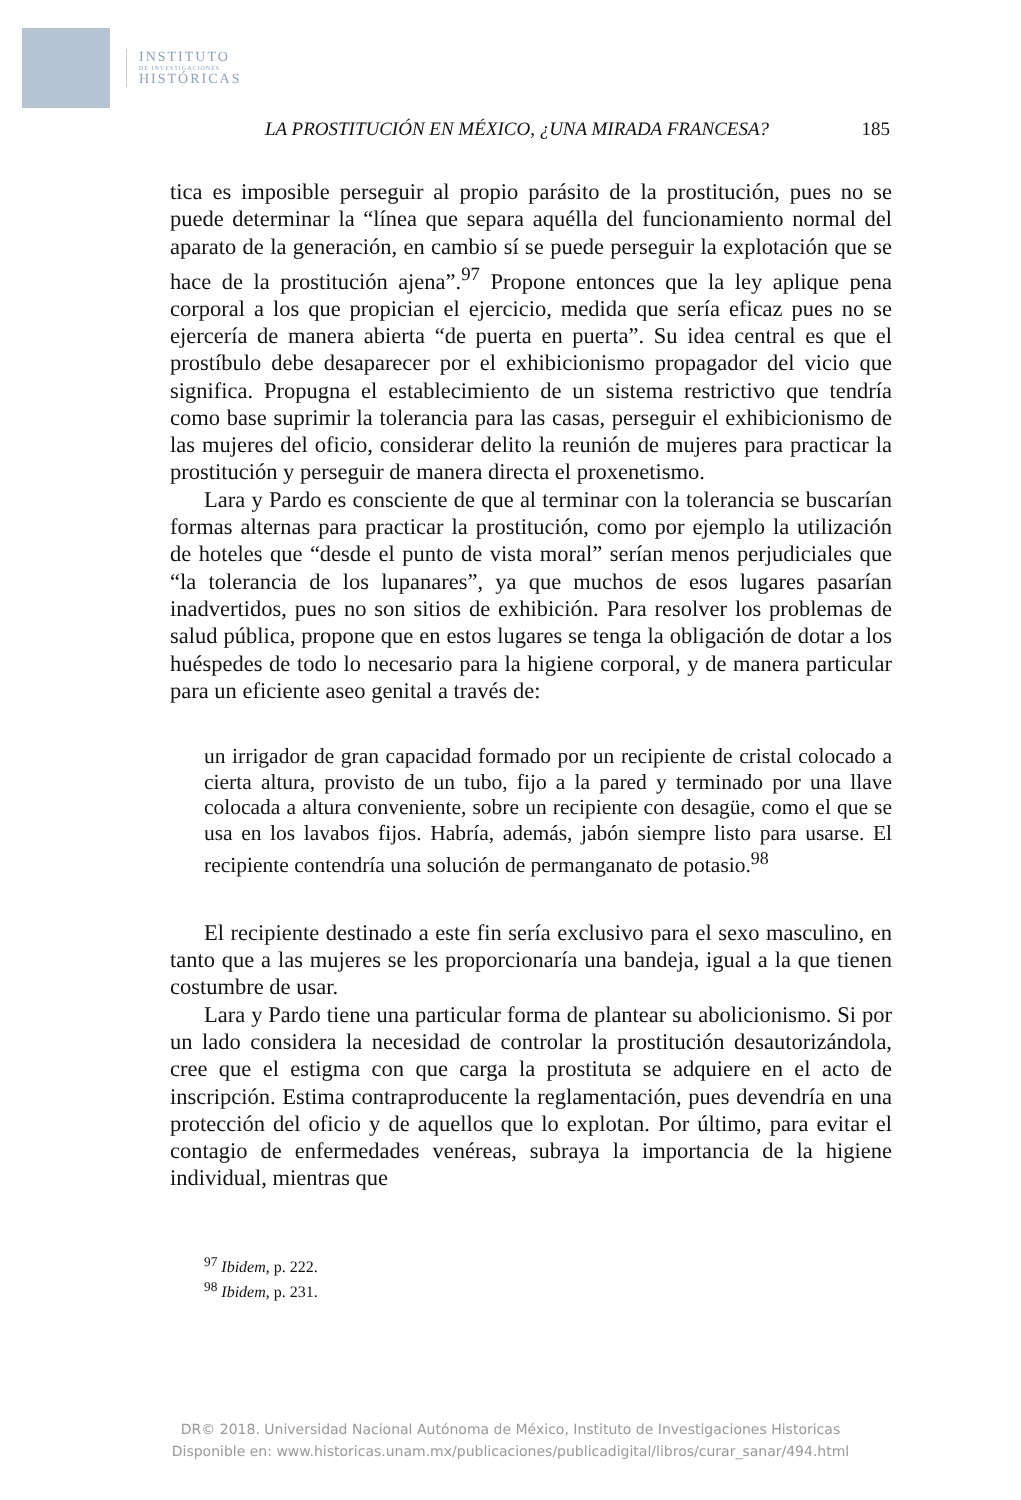INSTITUTO
DE INVESTIGACIONES
HISTÓRICAS
LA PROSTITUCIÓN EN MÉXICO, ¿UNA MIRADA FRANCESA? 185
tica es imposible perseguir al propio parásito de la prostitución, pues no se puede determinar la “línea que separa aquélla del funcionamiento normal del aparato de la generación, en cambio sí se puede perseguir la explotación que se hace de la prostitución ajena”.<sup>97</sup> Propone entonces que la ley aplique pena corporal a los que propician el ejercicio, medida que sería eficaz pues no se ejercería de manera abierta “de puerta en puerta”. Su idea central es que el prostíbulo debe desaparecer por el exhibicionismo propagador del vicio que significa. Propugna el establecimiento de un sistema restrictivo que tendría como base suprimir la tolerancia para las casas, perseguir el exhibicionismo de las mujeres del oficio, considerar delito la reunión de mujeres para practicar la prostitución y perseguir de manera directa el proxenetismo.
Lara y Pardo es consciente de que al terminar con la tolerancia se buscarían formas alternas para practicar la prostitución, como por ejemplo la utilización de hoteles que “desde el punto de vista moral” serían menos perjudiciales que “la tolerancia de los lupanares”, ya que muchos de esos lugares pasarían inadvertidos, pues no son sitios de exhibición. Para resolver los problemas de salud pública, propone que en estos lugares se tenga la obligación de dotar a los huéspedes de todo lo necesario para la higiene corporal, y de manera particular para un eficiente aseo genital a través de:
un irrigador de gran capacidad formado por un recipiente de cristal colocado a cierta altura, provisto de un tubo, fijo a la pared y terminado por una llave colocada a altura conveniente, sobre un recipiente con desagüe, como el que se usa en los lavabos fijos. Habría, además, jabón siempre listo para usarse. El recipiente contendría una solución de permanganato de potasio.<sup>98</sup>
El recipiente destinado a este fin sería exclusivo para el sexo masculino, en tanto que a las mujeres se les proporcionaría una bandeja, igual a la que tienen costumbre de usar.
Lara y Pardo tiene una particular forma de plantear su abolicionismo. Si por un lado considera la necesidad de controlar la prostitución desautorizándola, cree que el estigma con que carga la prostituta se adquiere en el acto de inscripción. Estima contraproducente la reglamentación, pues devendría en una protección del oficio y de aquellos que lo explotan. Por último, para evitar el contagio de enfermedades venéreas, subraya la importancia de la higiene individual, mientras que
<sup>97</sup> Ibidem, p. 222.
<sup>98</sup> Ibidem, p. 231.
DR© 2018. Universidad Nacional Autónoma de México, Instituto de Investigaciones Historicas
Disponible en: www.historicas.unam.mx/publicaciones/publicadigital/libros/curar_sanar/494.html